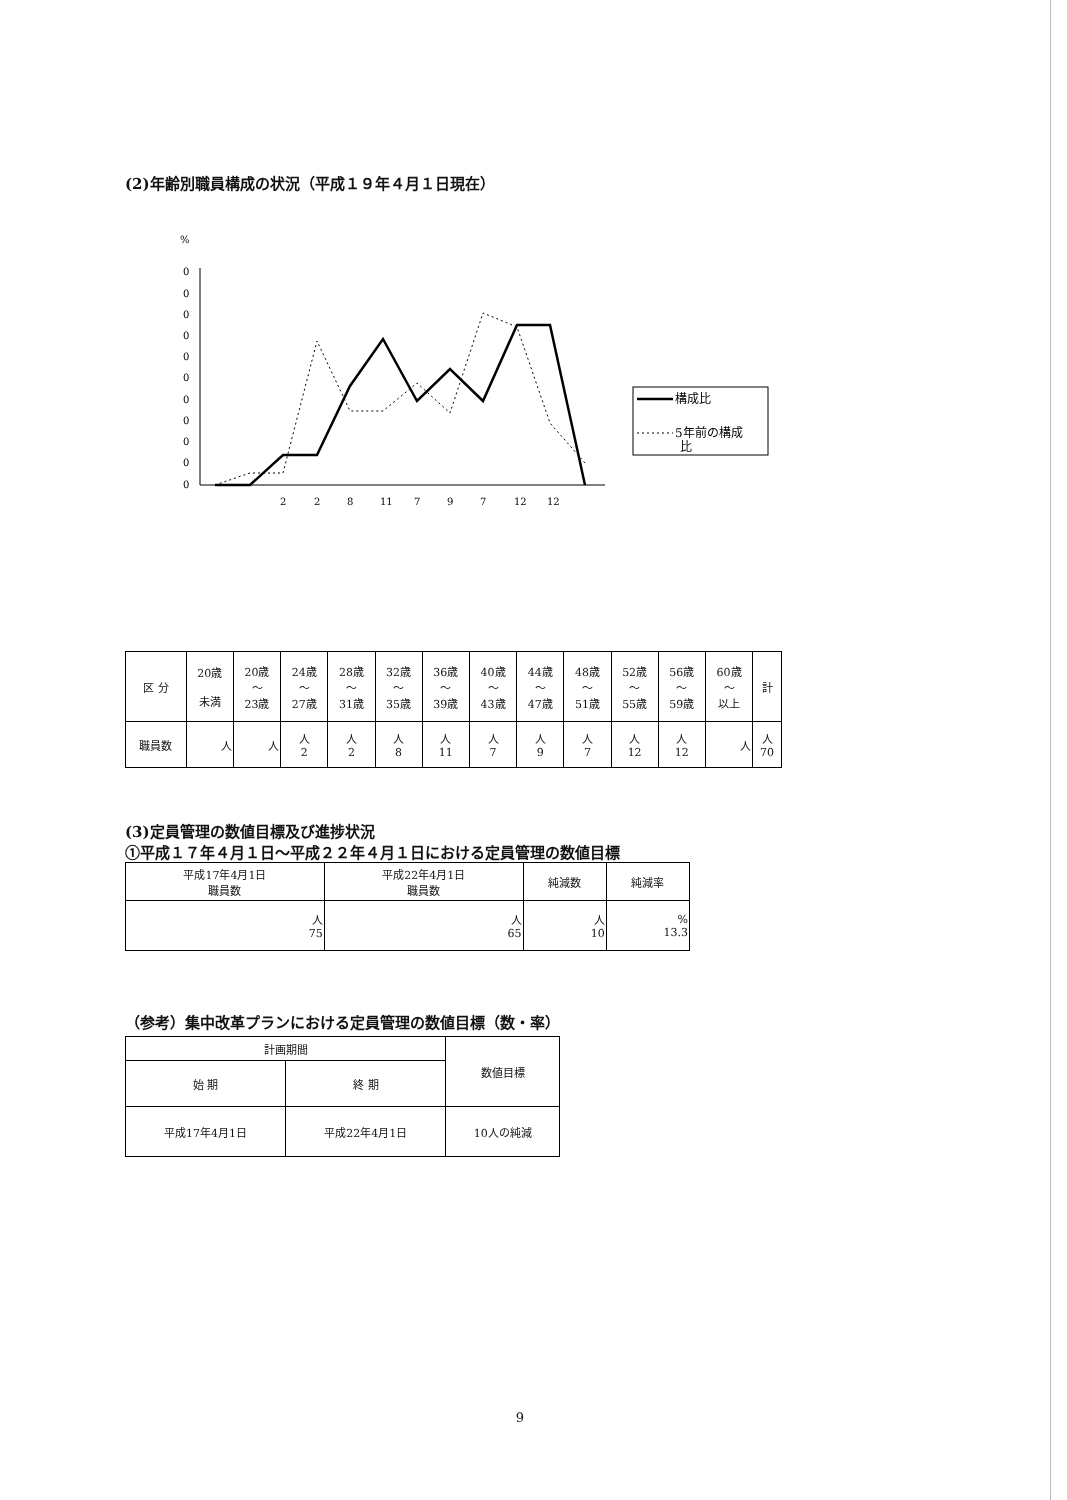(2)年齢別職員構成の状況（平成１９年４月１日現在）
%
0
0
0
0
0
0
0
0
0
0
0
2
2
8
11
7
9
7
12
12
構成比
5年前の構成
比
| 区 分 | 20歳 未満 | 20歳 〜 23歳 | 24歳 〜 27歳 | 28歳 〜 31歳 | 32歳 〜 35歳 | 36歳 〜 39歳 | 40歳 〜 43歳 | 44歳 〜 47歳 | 48歳 〜 51歳 | 52歳 〜 55歳 | 56歳 〜 59歳 | 60歳 〜 以上 | 計 |
| 職員数 | 人 | 人 | 人 2 | 人 2 | 人 8 | 人 11 | 人 7 | 人 9 | 人 7 | 人 12 | 人 12 | 人 | 人 70 |
(3)定員管理の数値目標及び進捗状況
①平成１７年４月１日〜平成２２年４月１日における定員管理の数値目標
| 平成17年4月1日 職員数 | 平成22年4月1日 職員数 | 純減数 | 純減率 |
| 人 75 | 人 65 | 人 10 | % 13.3 |
（参考）集中改革プランにおける定員管理の数値目標（数・率）
| 計画期間 | | 数値目標 |
| 始 期 | 終 期 | |
| 平成17年4月1日 | 平成22年4月1日 | 10人の純減 |
9